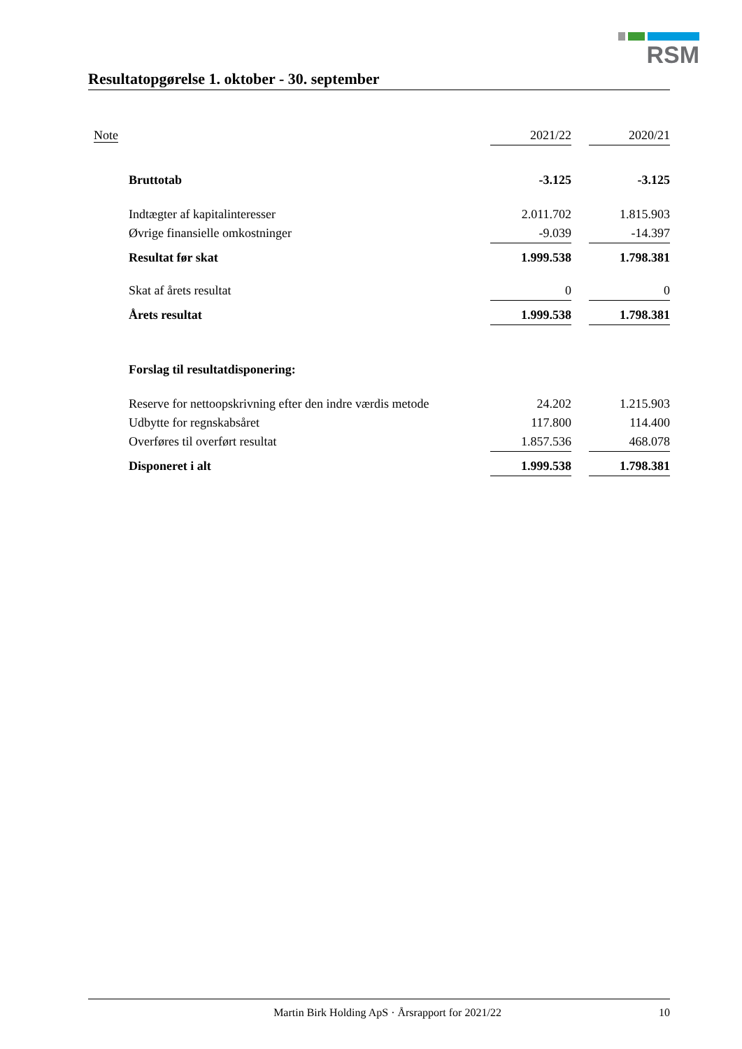RSM
Resultatopgørelse 1. oktober - 30. september
| Note | | 2021/22 | | 2020/21 |
| --- | --- | --- | --- | --- |
| | Bruttotab | -3.125 | | -3.125 |
| | Indtægter af kapitalinteresser | 2.011.702 | | 1.815.903 |
| | Øvrige finansielle omkostninger | -9.039 | | -14.397 |
| | Resultat før skat | 1.999.538 | | 1.798.381 |
| | Skat af årets resultat | 0 | | 0 |
| | Årets resultat | 1.999.538 | | 1.798.381 |
| | Forslag til resultatdisponering: | | | |
| | Reserve for nettoopskrivning efter den indre værdis metode | 24.202 | | 1.215.903 |
| | Udbytte for regnskabsåret | 117.800 | | 114.400 |
| | Overføres til overført resultat | 1.857.536 | | 468.078 |
| | Disponeret i alt | 1.999.538 | | 1.798.381 |
Martin Birk Holding ApS · Årsrapport for 2021/22 10